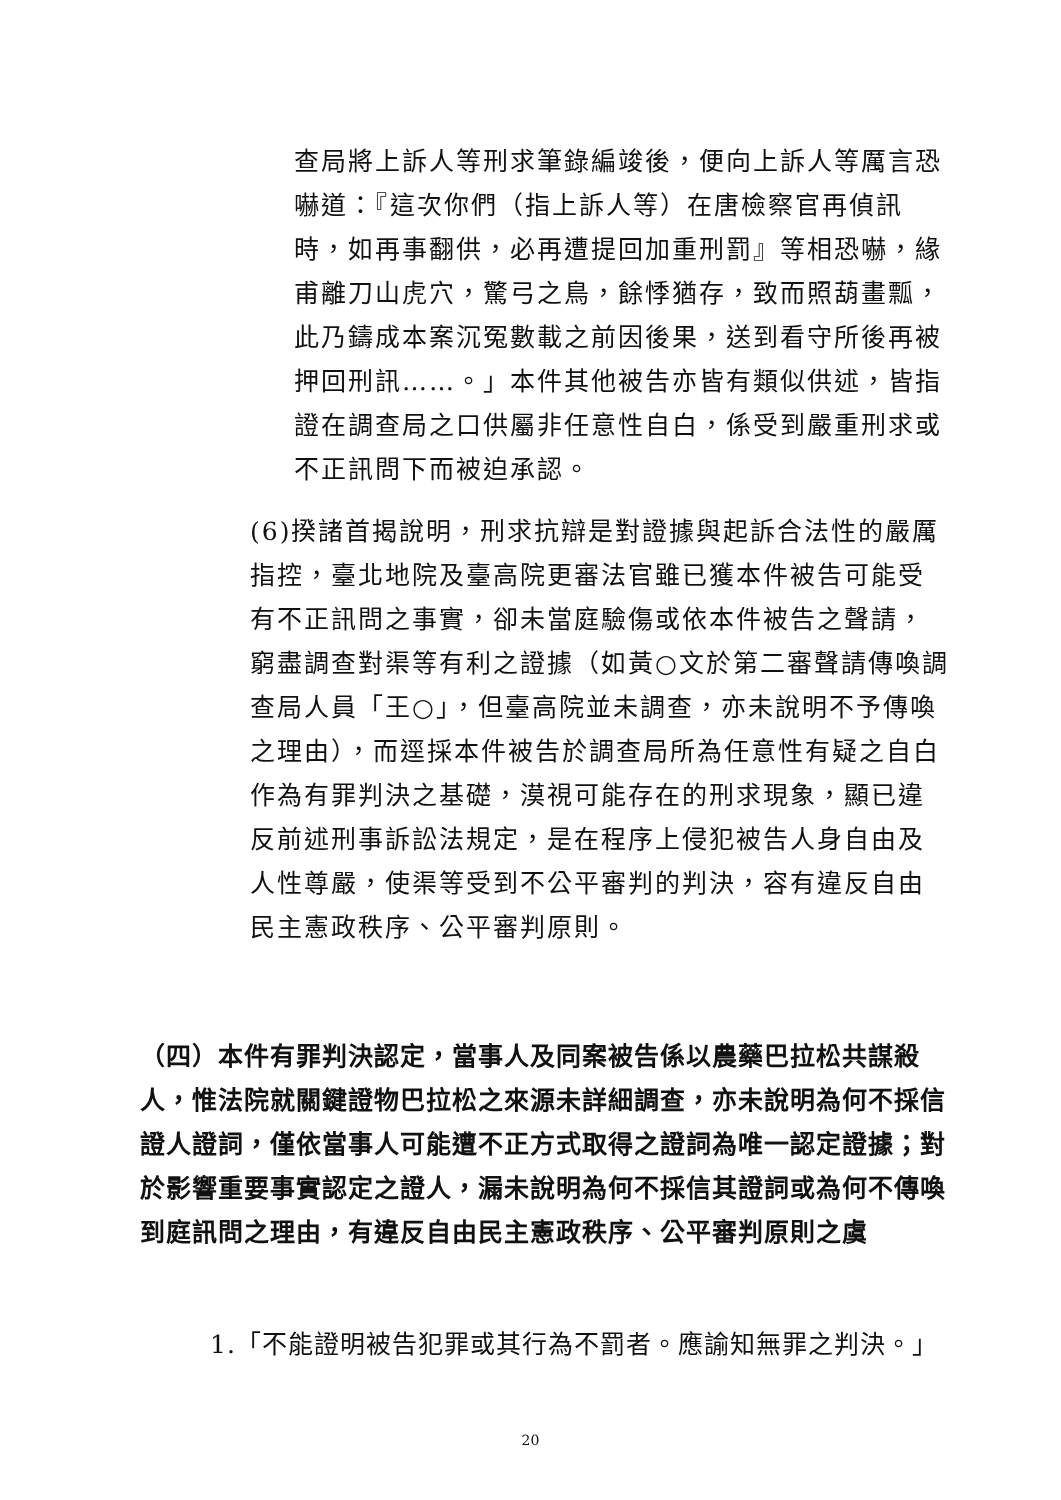查局將上訴人等刑求筆錄編竣後，便向上訴人等厲言恐嚇道：『這次你們（指上訴人等）在唐檢察官再偵訊時，如再事翻供，必再遭提回加重刑罰』等相恐嚇，緣甫離刀山虎穴，驚弓之鳥，餘悸猶存，致而照葫畫瓢，此乃鑄成本案沉冤數載之前因後果，送到看守所後再被押回刑訊……。」本件其他被告亦皆有類似供述，皆指證在調查局之口供屬非任意性自白，係受到嚴重刑求或不正訊問下而被迫承認。
(6)揆諸首揭說明，刑求抗辯是對證據與起訴合法性的嚴厲指控，臺北地院及臺高院更審法官雖已獲本件被告可能受有不正訊問之事實，卻未當庭驗傷或依本件被告之聲請，窮盡調查對渠等有利之證據（如黃○文於第二審聲請傳喚調查局人員「王○」，但臺高院並未調查，亦未說明不予傳喚之理由），而逕採本件被告於調查局所為任意性有疑之自白作為有罪判決之基礎，漠視可能存在的刑求現象，顯已違反前述刑事訴訟法規定，是在程序上侵犯被告人身自由及人性尊嚴，使渠等受到不公平審判的判決，容有違反自由民主憲政秩序、公平審判原則。
（四）本件有罪判決認定，當事人及同案被告係以農藥巴拉松共謀殺人，惟法院就關鍵證物巴拉松之來源未詳細調查，亦未說明為何不採信證人證詞，僅依當事人可能遭不正方式取得之證詞為唯一認定證據；對於影響重要事實認定之證人，漏未說明為何不採信其證詞或為何不傳喚到庭訊問之理由，有違反自由民主憲政秩序、公平審判原則之虞
1.「不能證明被告犯罪或其行為不罰者。應諭知無罪之判決。」
20